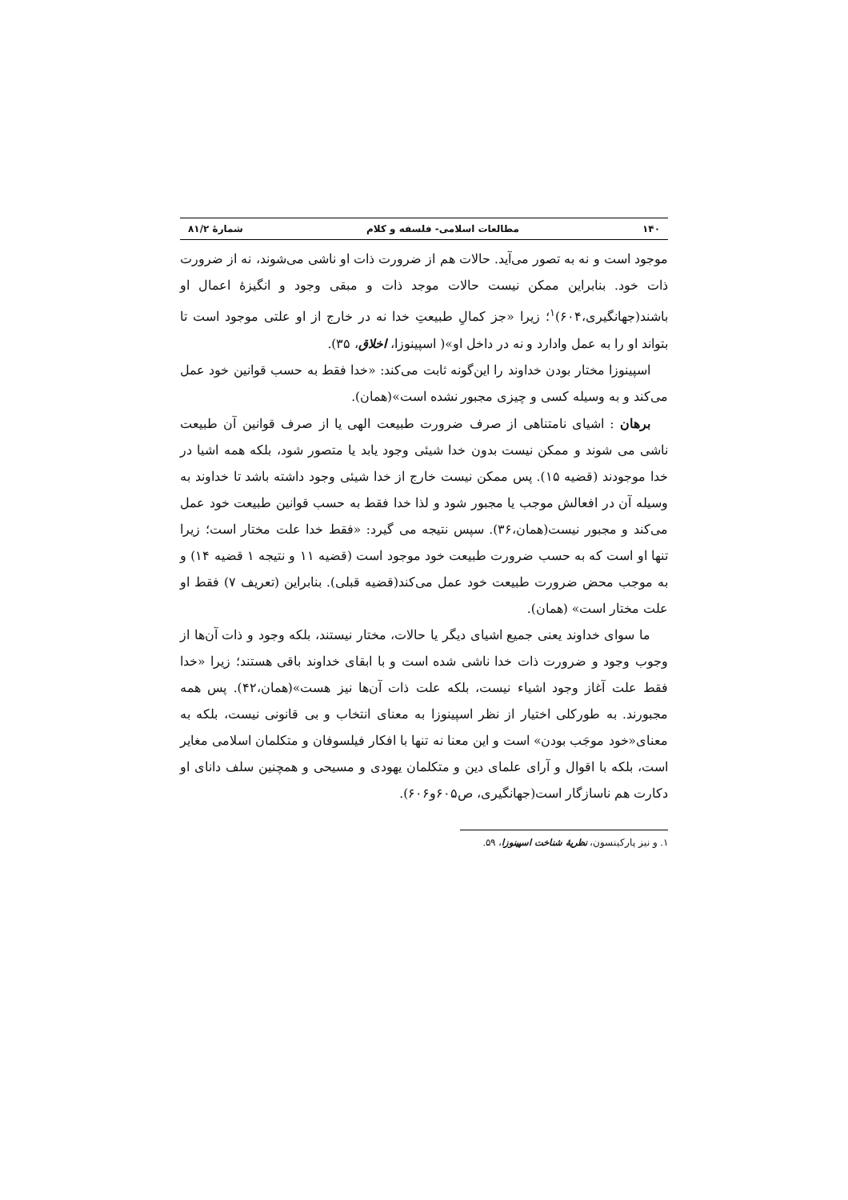۱۴۰ مطالعات اسلامی- فلسفه و کلام شمارهٔ ۸۱/۲
موجود است و نه به تصور می‌آید. حالات هم از ضرورت ذات او ناشی می‌شوند، نه از ضرورت ذات خود. بنابراین ممکن نیست حالات موجد ذات و مبقی وجود و انگیزهٔ اعمال او باشند(جهانگیری،۶۰۴)<sup>۱</sup>؛ زیرا «جز کمالِ طبیعتِ خدا نه در خارج از او علتی موجود است تا بتواند او را به عمل وادارد و نه در داخل او»( اسپینوزا، اخلاق، ۳۵).
اسپینوزا مختار بودن خداوند را این‌گونه ثابت می‌کند: «خدا فقط به حسب قوانین خود عمل می‌کند و به وسیله کسی و چیزی مجبور نشده است»(همان).
برهان : اشیای نامتناهی از صرف ضرورت طبیعت الهی یا از صرف قوانین آن طبیعت ناشی می شوند و ممکن نیست بدون خدا شیئی وجود یابد یا متصور شود، بلکه همه اشیا در خدا موجودند (قضیه ۱۵). پس ممکن نیست خارج از خدا شیئی وجود داشته باشد تا خداوند به وسیله آن در افعالش موجب یا مجبور شود و لذا خدا فقط به حسب قوانین طبیعت خود عمل می‌کند و مجبور نیست(همان،۳۶). سپس نتیجه می گیرد: «فقط خدا علت مختار است؛ زیرا تنها او است که به حسب ضرورت طبیعت خود موجود است (قضیه ۱۱ و نتیجه ۱ قضیه ۱۴) و به موجب محض ضرورت طبیعت خود عمل می‌کند(قضیه قبلی). بنابراین (تعریف ۷) فقط او علت مختار است» (همان).
ما سوای خداوند یعنی جمیع اشیای دیگر یا حالات، مختار نیستند، بلکه وجود و ذات آن‌ها از وجوب وجود و ضرورت ذات خدا ناشی شده است و با ابقای خداوند باقی هستند؛ زیرا «خدا فقط علت آغاز وجود اشیاء نیست، بلکه علت ذات آن‌ها نیز هست»(همان،۴۲). پس همه مجبورند. به طورکلی اختیار از نظر اسپینوزا به معنای انتخاب و بی قانونی نیست، بلکه به معنای«خود موجَب بودن» است و این معنا نه تنها با افکار فیلسوفان و متکلمان اسلامی مغایر است، بلکه با اقوال و آرای علمای دین و متکلمان یهودی و مسیحی و همچنین سلف دانای او دکارت هم ناسازگار است(جهانگیری، ص۶۰۵و۶۰۶).
۱. و نیز پارکینسون، نظریهٔ شناخت اسپینوزا، ۵۹.